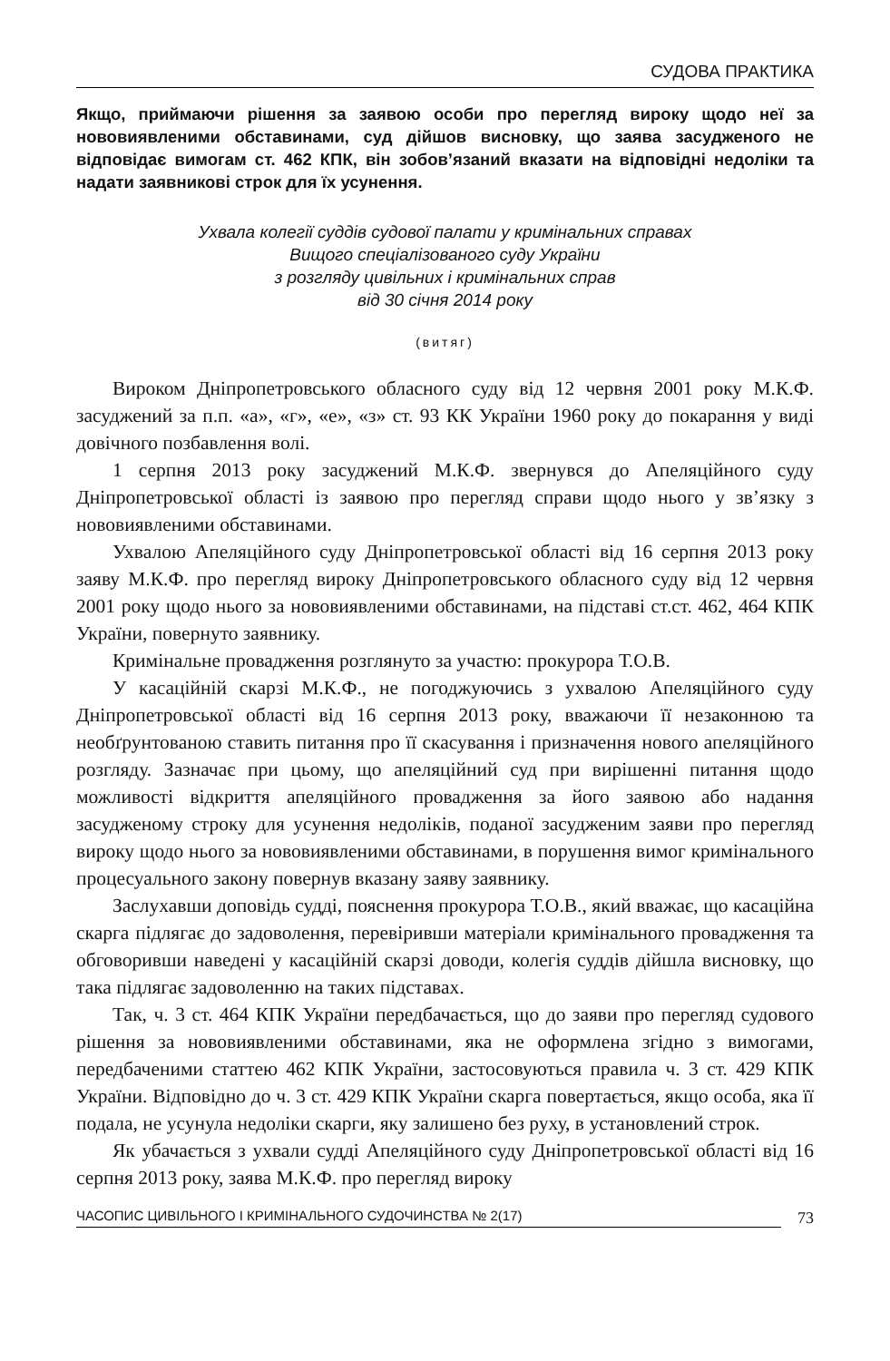СУДОВА ПРАКТИКА
Якщо, приймаючи рішення за заявою особи про перегляд вироку щодо неї за нововиявленими обставинами, суд дійшов висновку, що заява засудженого не відповідає вимогам ст. 462 КПК, він зобов’язаний вказати на відповідні недоліки та надати заявникові строк для їх усунення.
Ухвала колегії суддів судової палати у кримінальних справах
Вищого спеціалізованого суду України
з розгляду цивільних і кримінальних справ
від 30 січня 2014 року
(витяг)
Вироком Дніпропетровського обласного суду від 12 червня 2001 року М.К.Ф. засуджений за п.п. «а», «г», «е», «з» ст. 93 КК України 1960 року до покарання у виді довічного позбавлення волі.
1 серпня 2013 року засуджений М.К.Ф. звернувся до Апеляційного суду Дніпропетровської області із заявою про перегляд справи щодо нього у зв’язку з нововиявленими обставинами.
Ухвалою Апеляційного суду Дніпропетровської області від 16 серпня 2013 року заяву М.К.Ф. про перегляд вироку Дніпропетровського обласного суду від 12 червня 2001 року щодо нього за нововиявленими обставинами, на підставі ст.ст. 462, 464 КПК України, повернуто заявнику.
Кримінальне провадження розглянуто за участю: прокурора Т.О.В.
У касаційній скарзі М.К.Ф., не погоджуючись з ухвалою Апеляційного суду Дніпропетровської області від 16 серпня 2013 року, вважаючи її незаконною та необґрунтованою ставить питання про її скасування і призначення нового апеляційного розгляду. Зазначає при цьому, що апеляційний суд при вирішенні питання щодо можливості відкриття апеляційного провадження за його заявою або надання засудженому строку для усунення недоліків, поданої засудженим заяви про перегляд вироку щодо нього за нововиявленими обставинами, в порушення вимог кримінального процесуального закону повернув вказану заяву заявнику.
Заслухавши доповідь судді, пояснення прокурора Т.О.В., який вважає, що касаційна скарга підлягає до задоволення, перевіривши матеріали кримінального провадження та обговоривши наведені у касаційній скарзі доводи, колегія суддів дійшла висновку, що така підлягає задоволенню на таких підставах.
Так, ч. 3 ст. 464 КПК України передбачається, що до заяви про перегляд судового рішення за нововиявленими обставинами, яка не оформлена згідно з вимогами, передбаченими статтею 462 КПК України, застосовуються правила ч. 3 ст. 429 КПК України. Відповідно до ч. 3 ст. 429 КПК України скарга повертається, якщо особа, яка її подала, не усунула недоліки скарги, яку залишено без руху, в установлений строк.
Як убачається з ухвали судді Апеляційного суду Дніпропетровської області від 16 серпня 2013 року, заява М.К.Ф. про перегляд вироку
ЧАСОПИС ЦИВІЛЬНОГО І КРИМІНАЛЬНОГО СУДОЧИНСТВА № 2(17) 73